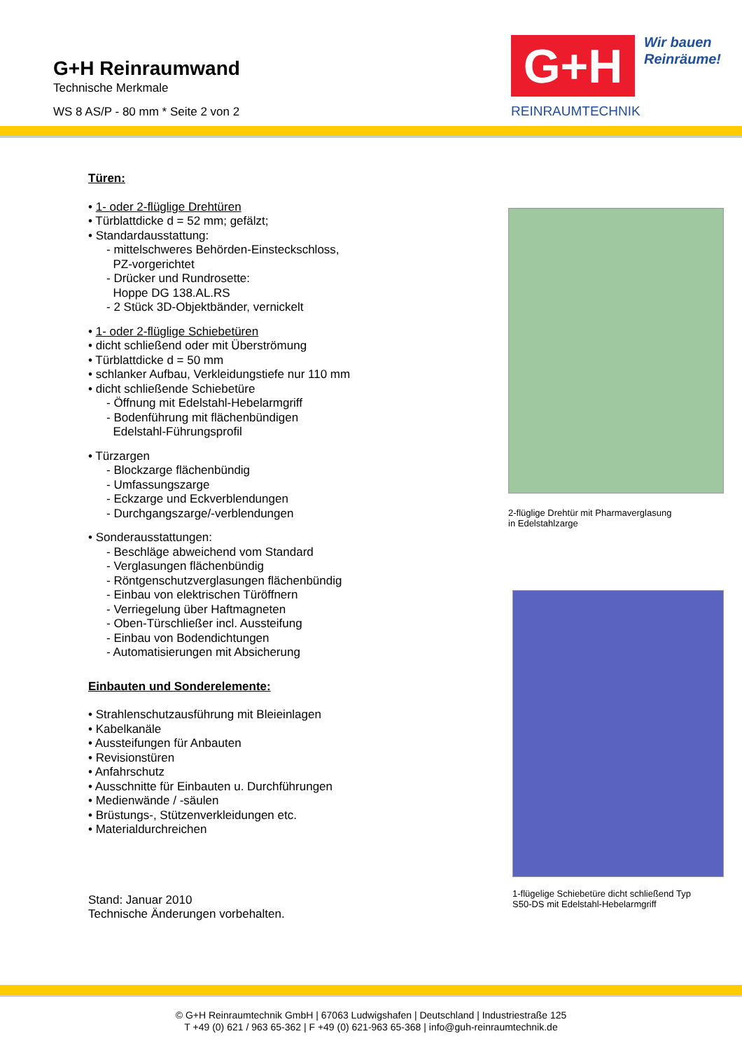G+H Reinraumwand
Technische Merkmale
WS 8 AS/P - 80 mm * Seite 2 von 2
G+H
REINRAUMTECHNIK
Wir bauen
Reinräume!
Türen:
• 1- oder 2-flüglige Drehtüren
• Türblattdicke d = 52 mm; gefälzt;
• Standardausstattung:
- mittelschweres Behörden-Einsteckschloss,
PZ-vorgerichtet
- Drücker und Rundrosette:
Hoppe DG 138.AL.RS
- 2 Stück 3D-Objektbänder, vernickelt
• 1- oder 2-flüglige Schiebetüren
• dicht schließend oder mit Überströmung
• Türblattdicke d = 50 mm
• schlanker Aufbau, Verkleidungstiefe nur 110 mm
• dicht schließende Schiebetüre
- Öffnung mit Edelstahl-Hebelarmgriff
- Bodenführung mit flächenbündigen
Edelstahl-Führungsprofil
• Türzargen
- Blockzarge flächenbündig
- Umfassungszarge
- Eckzarge und Eckverblendungen
- Durchgangszarge/-verblendungen
• Sonderausstattungen:
- Beschläge abweichend vom Standard
- Verglasungen flächenbündig
- Röntgenschutzverglasungen flächenbündig
- Einbau von elektrischen Türöffnern
- Verriegelung über Haftmagneten
- Oben-Türschließer incl. Aussteifung
- Einbau von Bodendichtungen
- Automatisierungen mit Absicherung
Einbauten und Sonderelemente:
• Strahlenschutzausführung mit Bleieinlagen
• Kabelkanäle
• Aussteifungen für Anbauten
• Revisionstüren
• Anfahrschutz
• Ausschnitte für Einbauten u. Durchführungen
• Medienwände / -säulen
• Brüstungs-, Stützenverkleidungen etc.
• Materialdurchreichen
Stand: Januar 2010
Technische Änderungen vorbehalten.
2-flüglige Drehtür mit Pharmaverglasung
in Edelstahlzarge
1-flügelige Schiebetüre dicht schließend Typ
S50-DS mit Edelstahl-Hebelarmgriff
© G+H Reinraumtechnik GmbH | 67063 Ludwigshafen | Deutschland | Industriestraße 125
T +49 (0) 621 / 963 65-362 | F +49 (0) 621-963 65-368 | info@guh-reinraumtechnik.de